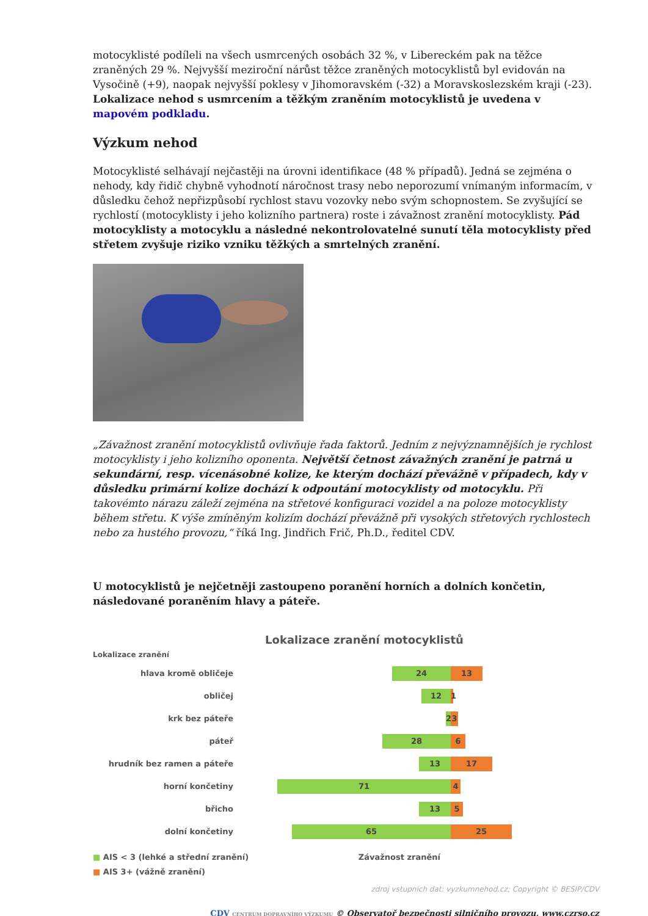motocyklisté podíleli na všech usmrcených osobách 32 %, v Libereckém pak na těžce zraněných 29 %. Nejvyšší meziroční nárůst těžce zraněných motocyklistů byl evidován na Vysočině (+9), naopak nejvyšší poklesy v Jihomoravském (-32) a Moravskoslezském kraji (-23). Lokalizace nehod s usmrcením a těžkým zraněním motocyklistů je uvedena v mapovém podkladu.
Výzkum nehod
Motocyklisté selhávají nejčastěji na úrovni identifikace (48 % případů). Jedná se zejména o nehody, kdy řidič chybně vyhodnotí náročnost trasy nebo neporozumí vnímaným informacím, v důsledku čehož nepřizpůsobí rychlost stavu vozovky nebo svým schopnostem. Se zvyšující se rychlostí (motocyklisty i jeho kolizního partnera) roste i závažnost zranění motocyklisty. Pád motocyklisty a motocyklu a následné nekontrolovatelné sunutí těla motocyklisty před střetem zvyšuje riziko vzniku těžkých a smrtelných zranění.
„Závažnost zranění motocyklistů ovlivňuje řada faktorů. Jedním z nejvýznamnějších je rychlost motocyklisty i jeho kolizního oponenta. Největší četnost závažných zranění je patrná u sekundární, resp. vícenásobné kolize, ke kterým dochází převážně v případech, kdy v důsledku primární kolize dochází k odpoutání motocyklisty od motocyklu. Při takovémto nárazu záleží zejména na střetové konfiguraci vozidel a na poloze motocyklisty během střetu. K výše zmíněným kolizím dochází převážně při vysokých střetových rychlostech nebo za hustého provozu,“ říká Ing. Jindřich Frič, Ph.D., ředitel CDV.
U motocyklistů je nejčetněji zastoupeno poranění horních a dolních končetin, následované poraněním hlavy a páteře.
Lokalizace zranění motocyklistů
Lokalizace zranění
hlava kromě obličeje 24 13
obličej 12
1
krk bez páteře 2 3
páteř 28 6
hrudník bez ramen a páteře 13 17
horní končetiny 71 4
břicho 13 5
dolní končetiny 65 25
■ AIS < 3 (lehké a střední zranění)
■ AIS 3+ (vážně zranění)
Závažnost zranění
zdroj vstupních dat: vyzkumnehod.cz; Copyright © BESIP/CDV
CDV CENTRUM DOPRAVNÍHO VÝZKUMU © Observatoř bezpečnosti silničního provozu, www.czrso.cz